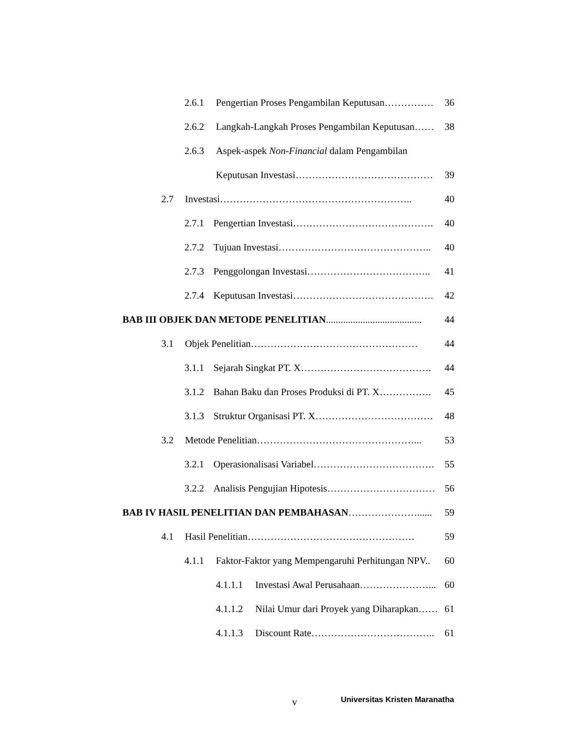2.6.1 Pengertian Proses Pengambilan Keputusan…………… 36
2.6.2 Langkah-Langkah Proses Pengambilan Keputusan…… 38
2.6.3 Aspek-aspek Non-Financial dalam Pengambilan
Keputusan Investasi…………………………………… 39
2.7 Investasi………………………………………………….. 40
2.7.1 Pengertian Investasi……………………………………. 40
2.7.2 Tujuan Investasi……………………………………….. 40
2.7.3 Penggolongan Investasi……………………………….. 41
2.7.4 Keputusan Investasi……………………………………. 42
BAB III OBJEK DAN METODE PENELITIAN....................................... 44
3.1 Objek Penelitian…………………………………………… 44
3.1.1 Sejarah Singkat PT. X…………………………………. 44
3.1.2 Bahan Baku dan Proses Produksi di PT. X……………. 45
3.1.3 Struktur Organisasi PT. X……………………………… 48
3.2 Metode Penelitian…………………………………………... 53
3.2.1 Operasionalisasi Variabel………………………………. 55
3.2.2 Analisis Pengujian Hipotesis…………………………… 56
BAB IV HASIL PENELITIAN DAN PEMBAHASAN…………………...... 59
4.1 Hasil Penelitian…………………………………………… 59
4.1.1 Faktor-Faktor yang Mempengaruhi Perhitungan NPV.. 60
4.1.1.1 Investasi Awal Perusahaan…………………... 60
4.1.1.2 Nilai Umur dari Proyek yang Diharapkan…… 61
4.1.1.3 Discount Rate……………………………….. 61
v Universitas Kristen Maranatha